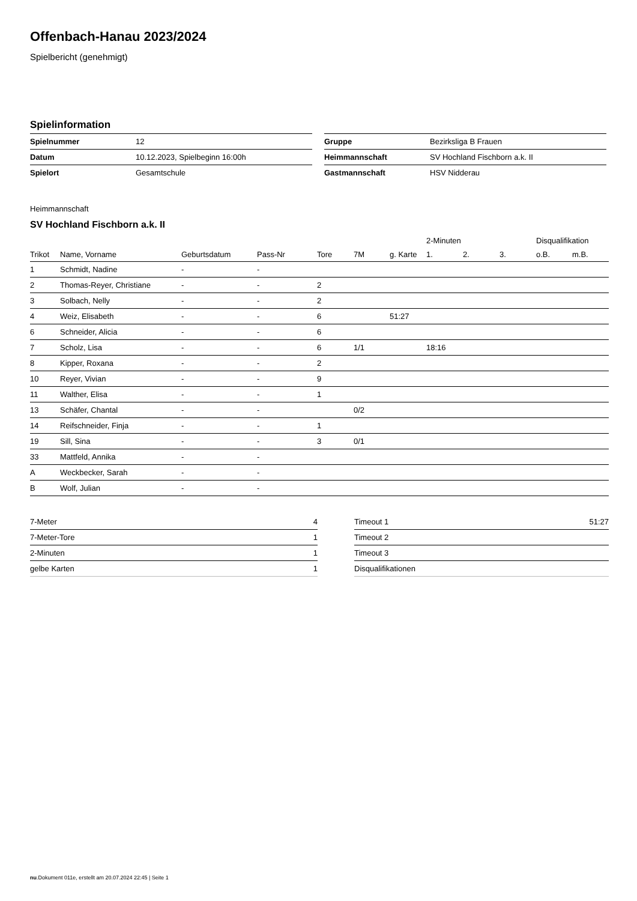Offenbach-Hanau 2023/2024
Spielbericht (genehmigt)
Spielinformation
| Spielnummer | 12 |
| Datum | 10.12.2023, Spielbeginn 16:00h |
| Spielort | Gesamtschule |
| Gruppe | Bezirksliga B Frauen |
| Heimmannschaft | SV Hochland Fischborn a.k. II |
| Gastmannschaft | HSV Nidderau |
Heimmannschaft
SV Hochland Fischborn a.k. II
| | | | | | | | 2-Minuten | | | Disqualifikation | |
| --- | --- | --- | --- | --- | --- | --- | --- | --- | --- | --- | --- |
| Trikot | Name, Vorname | Geburtsdatum | Pass-Nr | Tore | 7M | g. Karte | 1. | 2. | 3. | o.B. | m.B. |
| 1 | Schmidt, Nadine | - | - | | | | | | | | |
| 2 | Thomas-Reyer, Christiane | - | - | 2 | | | | | | | |
| 3 | Solbach, Nelly | - | - | 2 | | | | | | | |
| 4 | Weiz, Elisabeth | - | - | 6 | | 51:27 | | | | | |
| 6 | Schneider, Alicia | - | - | 6 | | | | | | | |
| 7 | Scholz, Lisa | - | - | 6 | 1/1 | | 18:16 | | | | |
| 8 | Kipper, Roxana | - | - | 2 | | | | | | | |
| 10 | Reyer, Vivian | - | - | 9 | | | | | | | |
| 11 | Walther, Elisa | - | - | 1 | | | | | | | |
| 13 | Schäfer, Chantal | - | - | | 0/2 | | | | | | |
| 14 | Reifschneider, Finja | - | - | 1 | | | | | | | |
| 19 | Sill, Sina | - | - | 3 | 0/1 | | | | | | |
| 33 | Mattfeld, Annika | - | - | | | | | | | | |
| A | Weckbecker, Sarah | - | - | | | | | | | | |
| B | Wolf, Julian | - | - | | | | | | | | |
| 7-Meter | 4 |
| 7-Meter-Tore | 1 |
| 2-Minuten | 1 |
| gelbe Karten | 1 |
| Timeout 1 | 51:27 |
| Timeout 2 | |
| Timeout 3 | |
| Disqualifikationen | |
nu.Dokument 011e, erstellt am 20.07.2024 22:45 | Seite 1